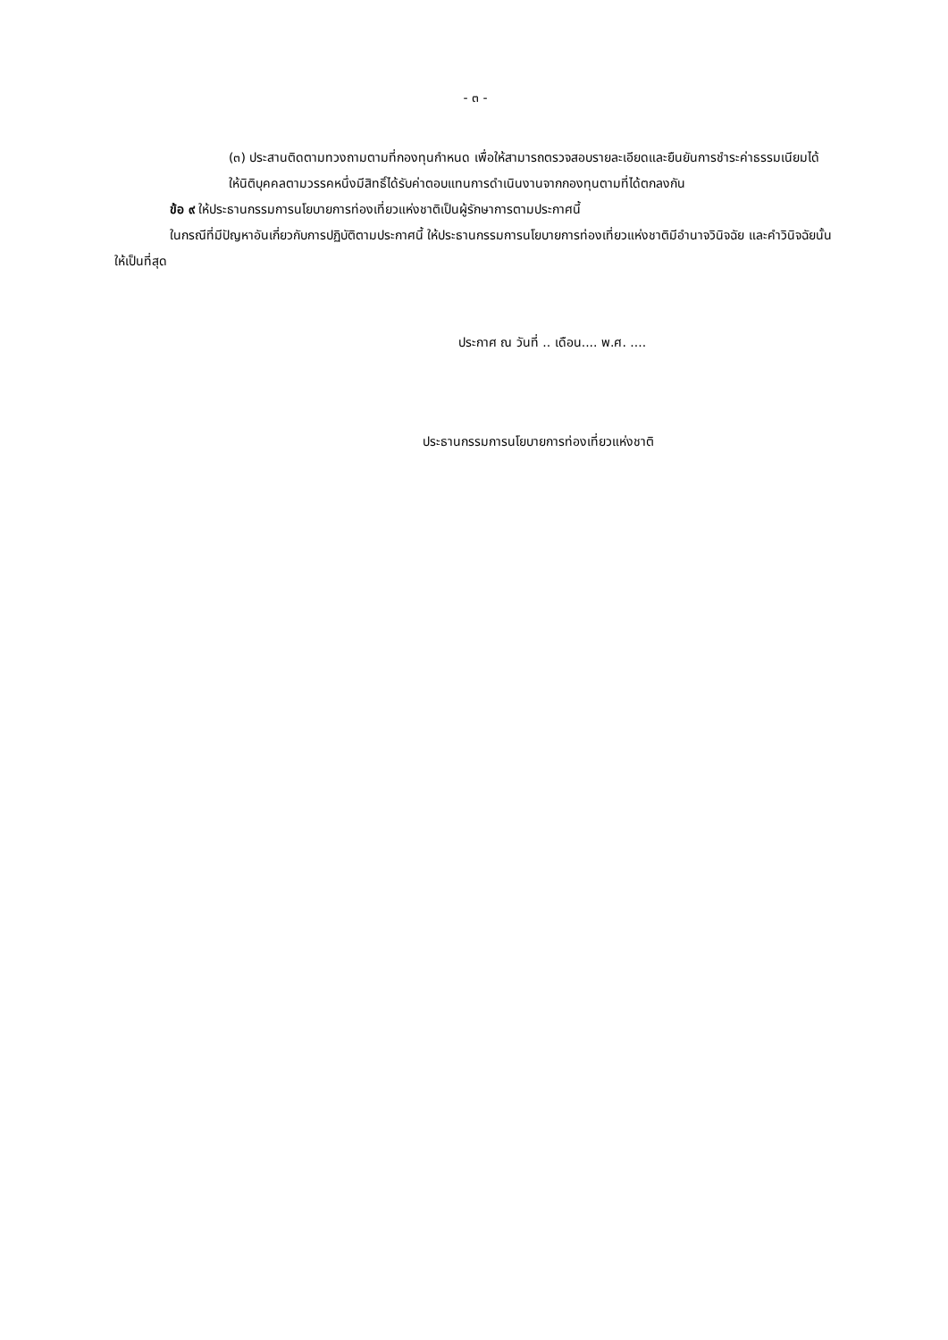- ๓ -
(๓) ประสานติดตามทวงถามตามที่กองทุนกำหนด เพื่อให้สามารถตรวจสอบรายละเอียดและยืนยันการชำระค่าธรรมเนียมได้
ให้นิติบุคคลตามวรรคหนึ่งมีสิทธิ์ได้รับค่าตอบแทนการดำเนินงานจากกองทุนตามที่ได้ตกลงกัน
ข้อ ๙ ให้ประธานกรรมการนโยบายการท่องเที่ยวแห่งชาติเป็นผู้รักษาการตามประกาศนี้
ในกรณีที่มีปัญหาอันเกี่ยวกับการปฏิบัติตามประกาศนี้ ให้ประธานกรรมการนโยบายการท่องเที่ยวแห่งชาติมีอำนาจวินิจฉัย และคำวินิจฉัยนั้นให้เป็นที่สุด
ประกาศ ณ วันที่ .. เดือน.... พ.ศ. ....
ประธานกรรมการนโยบายการท่องเที่ยวแห่งชาติ